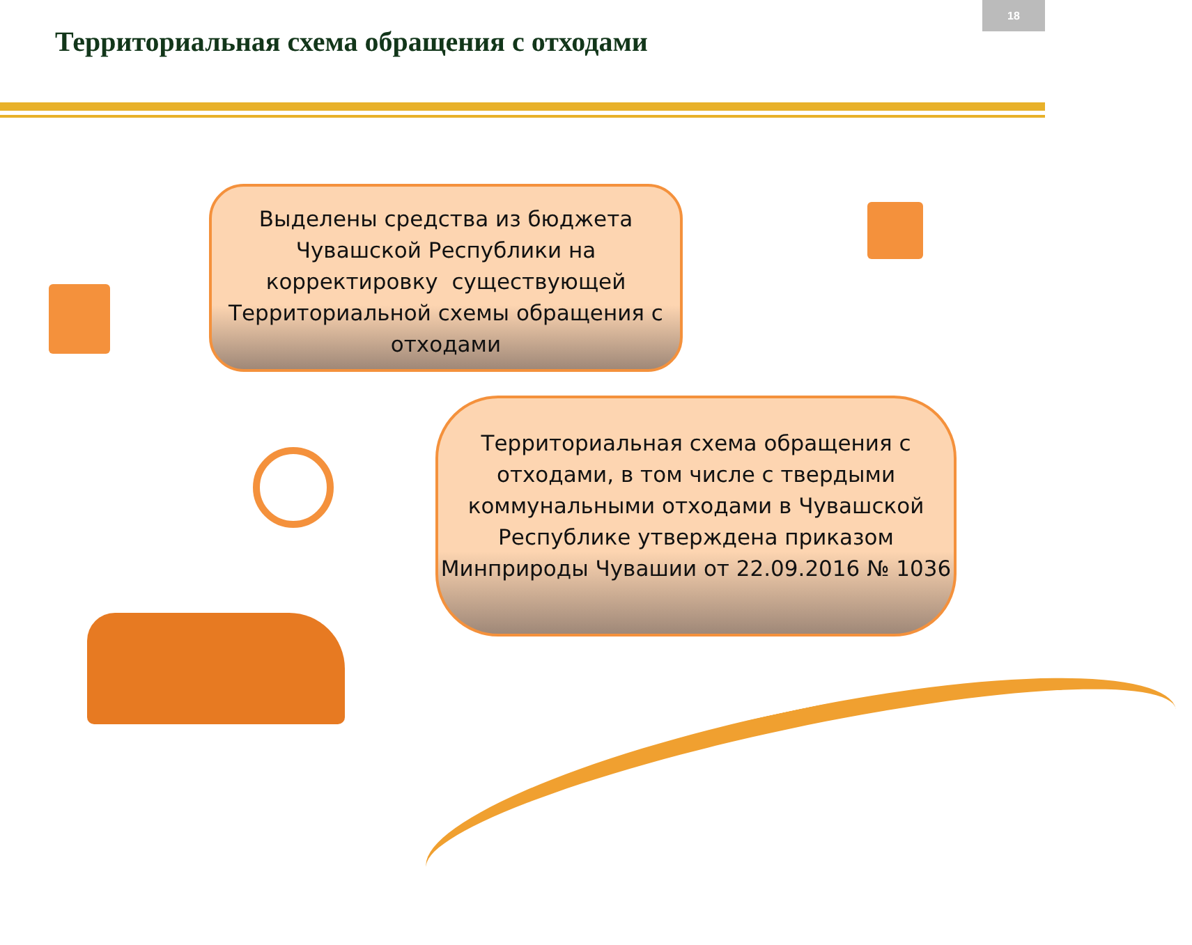18
Территориальная схема обращения с отходами
Выделены средства из бюджета Чувашской Республики на корректировку существующей Территориальной схемы обращения с отходами
Территориальная схема обращения с отходами, в том числе с твердыми коммунальными отходами в Чувашской Республике утверждена приказом Минприроды Чувашии от 22.09.2016 № 1036